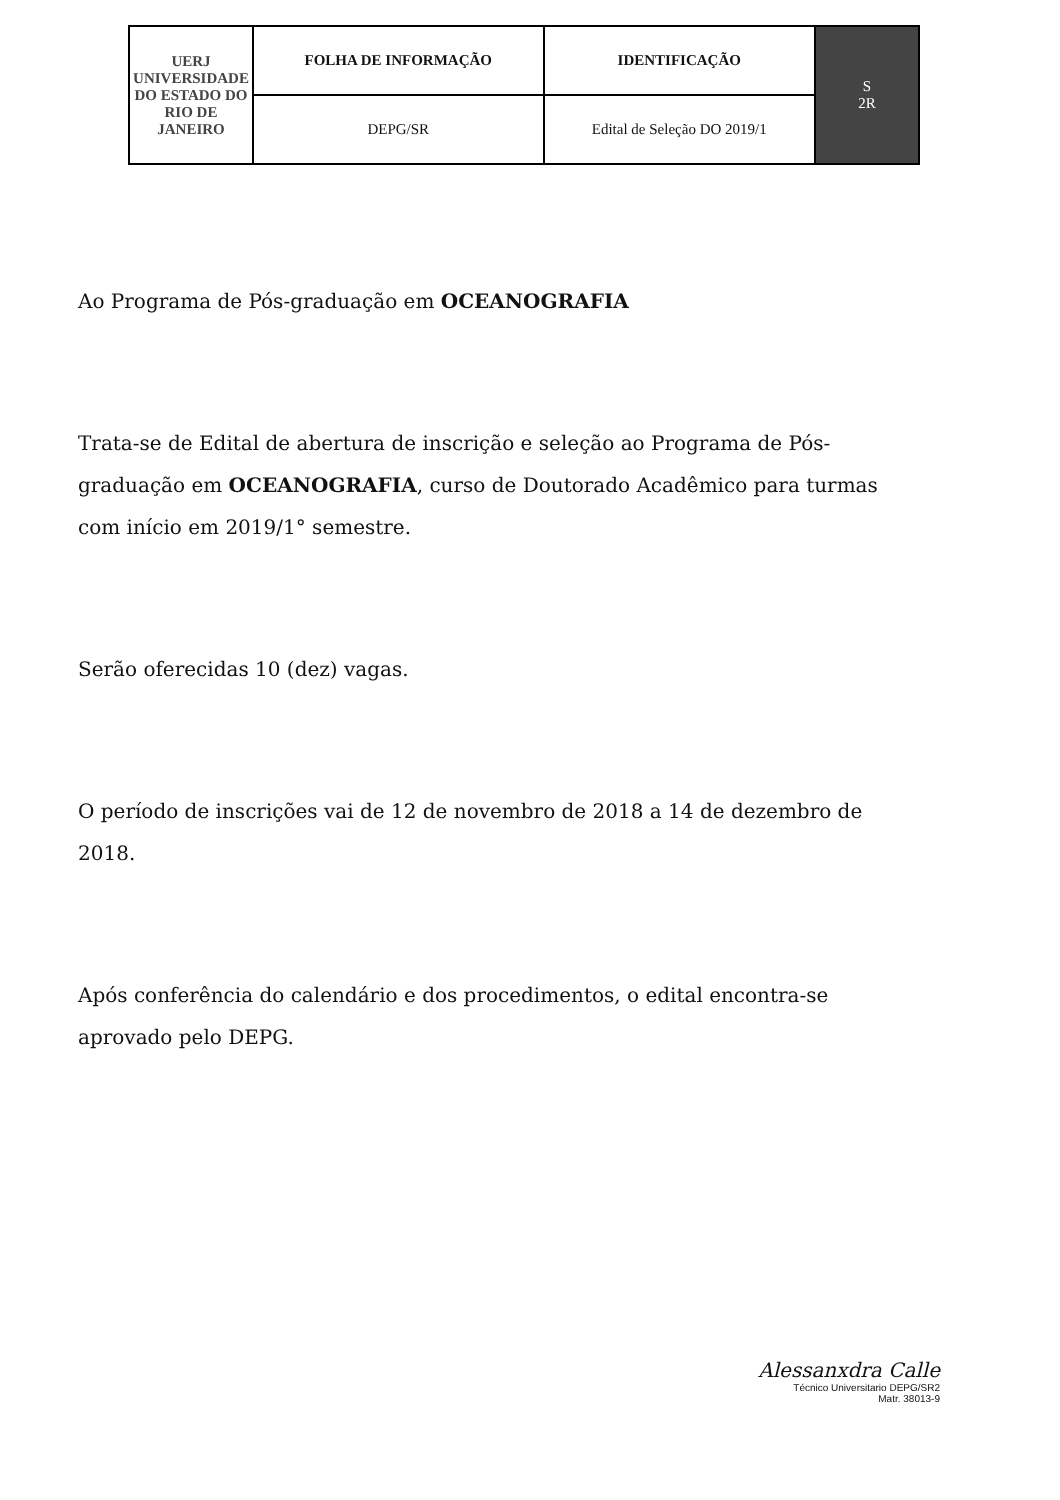| UERJ UNIVERSIDADE DO ESTADO DO RIO DE JANEIRO | FOLHA DE INFORMAÇÃO | IDENTIFICAÇÃO | S 2R |
| | DEPG/SR | Edital de Seleção DO 2019/1 | |
Ao Programa de Pós-graduação em OCEANOGRAFIA
Trata-se de Edital de abertura de inscrição e seleção ao Programa de Pós-graduação em OCEANOGRAFIA, curso de Doutorado Acadêmico para turmas com início em 2019/1° semestre.
Serão oferecidas 10 (dez) vagas.
O período de inscrições vai de 12 de novembro de 2018 a 14 de dezembro de 2018.
Após conferência do calendário e dos procedimentos, o edital encontra-se aprovado pelo DEPG.
Alessanxdra Calle
Técnico Universitario DEPG/SR2
Matr. 38013-9